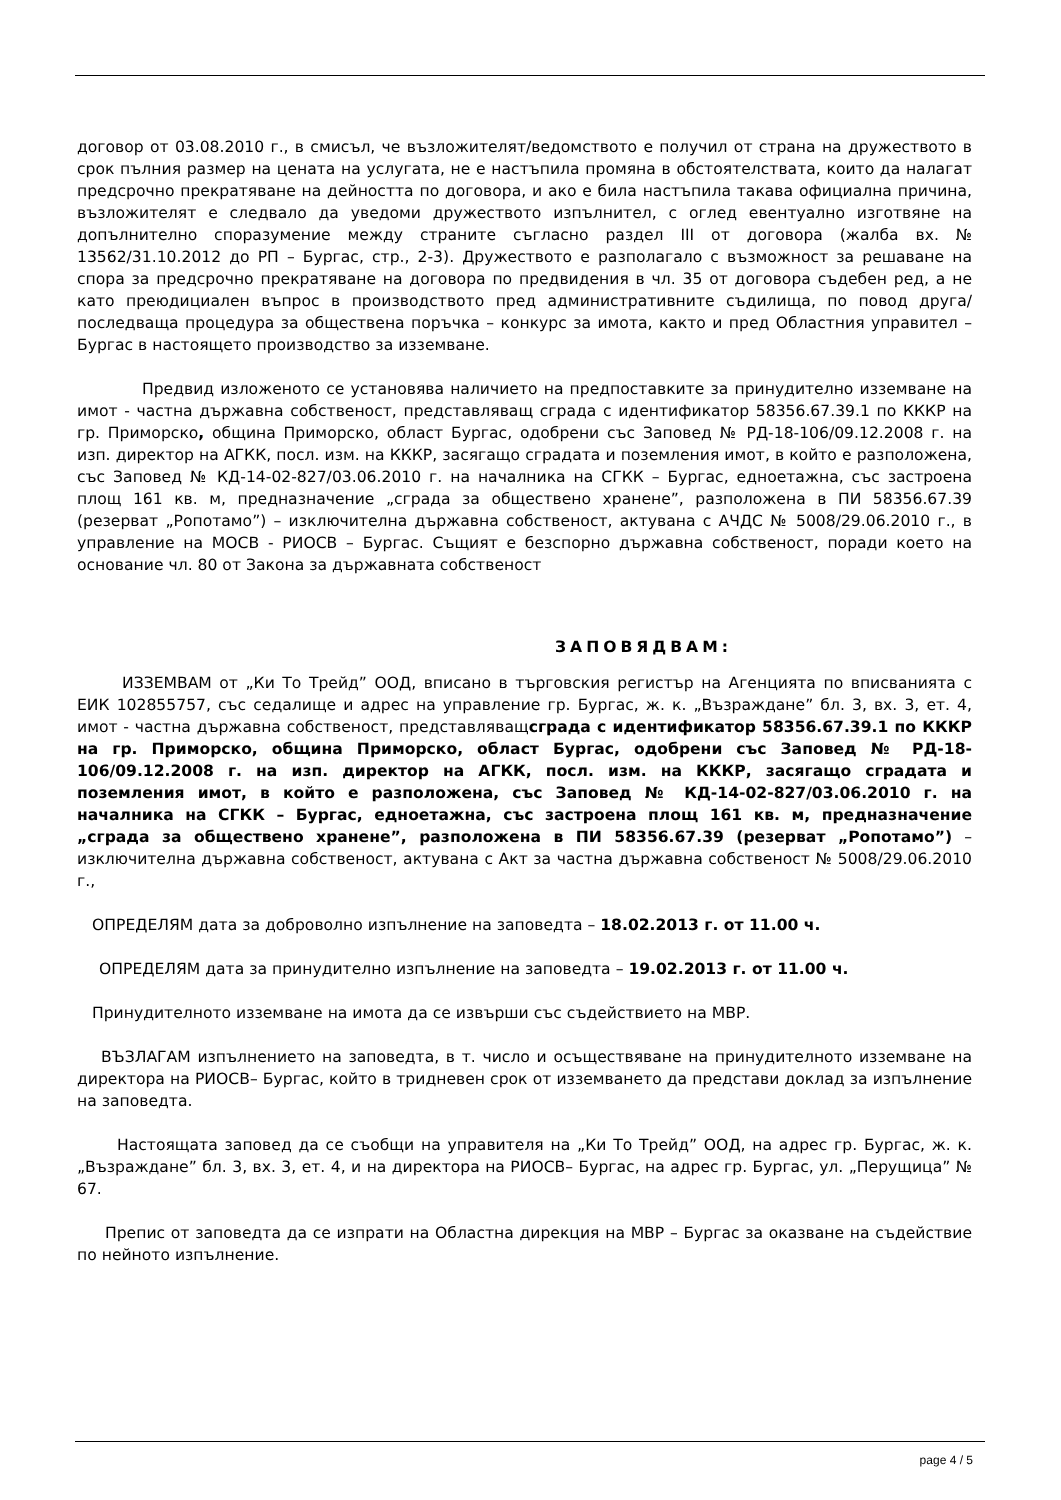договор от 03.08.2010 г., в смисъл, че възложителят/ведомството е получил от страна на дружеството в срок пълния размер на цената на услугата, не е настъпила промяна в обстоятелствата, които да налагат предсрочно прекратяване на дейността по договора, и ако е била настъпила такава официална причина, възложителят е следвало да уведоми дружеството изпълнител, с оглед евентуално изготвяне на допълнително споразумение между страните съгласно раздел III от договора (жалба вх. № 13562/31.10.2012 до РП – Бургас, стр., 2-3). Дружеството е разполагало с възможност за решаване на спора за предсрочно прекратяване на договора по предвидения в чл. 35 от договора съдебен ред, а не като преюдициален въпрос в производството пред административните съдилища, по повод друга/последваща процедура за обществена поръчка – конкурс за имота, както и пред Областния управител – Бургас в настоящето производство за изземване.
Предвид изложеното се установява наличието на предпоставките за принудително изземване на имот - частна държавна собственост, представляващ сграда с идентификатор 58356.67.39.1 по КККР на гр. Приморско, община Приморско, област Бургас, одобрени със Заповед № РД-18-106/09.12.2008 г. на изп. директор на АГКК, посл. изм. на КККР, засягащо сградата и поземления имот, в който е разположена, със Заповед № КД-14-02-827/03.06.2010 г. на началника на СГКК – Бургас, едноетажна, със застроена площ 161 кв. м, предназначение „сграда за обществено хранене”, разположена в ПИ 58356.67.39 (резерват „Ропотамо”) – изключителна държавна собственост, актувана с АЧДС № 5008/29.06.2010 г., в управление на МОСВ - РИОСВ – Бургас. Същият е безспорно държавна собственост, поради което на основание чл. 80 от Закона за държавната собственост
ЗАПОВЯДВАМ:
ИЗЗЕМВАМ от „Ки То Трейд” ООД, вписано в търговския регистър на Агенцията по вписванията с ЕИК 102855757, със седалище и адрес на управление гр. Бургас, ж. к. „Възраждане” бл. 3, вх. 3, ет. 4, имот - частна държавна собственост, представляващсграда с идентификатор 58356.67.39.1 по КККР на гр. Приморско, община Приморско, област Бургас, одобрени със Заповед № РД-18-106/09.12.2008 г. на изп. директор на АГКК, посл. изм. на КККР, засягащо сградата и поземления имот, в който е разположена, със Заповед № КД-14-02-827/03.06.2010 г. на началника на СГКК – Бургас, едноетажна, със застроена площ 161 кв. м, предназначение „сграда за обществено хранене”, разположена в ПИ 58356.67.39 (резерват „Ропотамо”) – изключителна държавна собственост, актувана с Акт за частна държавна собственост № 5008/29.06.2010 г.,
ОПРЕДЕЛЯМ дата за доброволно изпълнение на заповедта – 18.02.2013 г. от 11.00 ч.
ОПРЕДЕЛЯМ дата за принудително изпълнение на заповедта – 19.02.2013 г. от 11.00 ч.
Принудителното изземване на имота да се извърши със съдействието на МВР.
ВЪЗЛАГАМ изпълнението на заповедта, в т. число и осъществяване на принудителното изземване на директора на РИОСВ– Бургас, който в тридневен срок от изземването да представи доклад за изпълнение на заповедта.
Настоящата заповед да се съобщи на управителя на „Ки То Трейд” ООД, на адрес гр. Бургас, ж. к. „Възраждане” бл. 3, вх. 3, ет. 4, и на директора на РИОСВ– Бургас, на адрес гр. Бургас, ул. „Перущица” № 67.
Препис от заповедта да се изпрати на Областна дирекция на МВР – Бургас за оказване на съдействие по нейното изпълнение.
page 4 / 5